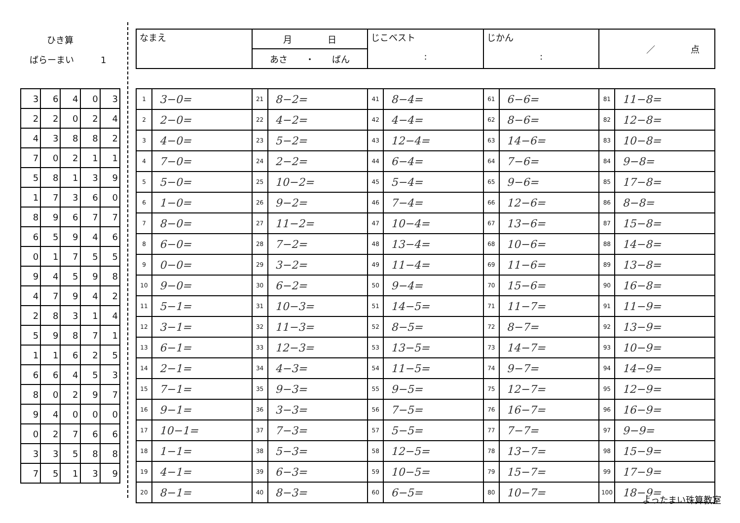ひき算
ばらーまい　　　1
| なまえ | 月 日 | じこベスト : | じかん : | ／ 点 |
| | あさ ・ ばん | | | |
| 3 | 6 | 4 | 0 | 3 |
| 2 | 2 | 0 | 2 | 4 |
| 4 | 3 | 8 | 8 | 2 |
| 7 | 0 | 2 | 1 | 1 |
| 5 | 8 | 1 | 3 | 9 |
| 1 | 7 | 3 | 6 | 0 |
| 8 | 9 | 6 | 7 | 7 |
| 6 | 5 | 9 | 4 | 6 |
| 0 | 1 | 7 | 5 | 5 |
| 9 | 4 | 5 | 9 | 8 |
| 4 | 7 | 9 | 4 | 2 |
| 2 | 8 | 3 | 1 | 4 |
| 5 | 9 | 8 | 7 | 1 |
| 1 | 1 | 6 | 2 | 5 |
| 6 | 6 | 4 | 5 | 3 |
| 8 | 0 | 2 | 9 | 7 |
| 9 | 4 | 0 | 0 | 0 |
| 0 | 2 | 7 | 6 | 6 |
| 3 | 3 | 5 | 8 | 8 |
| 7 | 5 | 1 | 3 | 9 |
| 1 | 3−0= | 21 | 8−2= | 41 | 8−4= | 61 | 6−6= | 81 | 11−8= |
| 2 | 2−0= | 22 | 4−2= | 42 | 4−4= | 62 | 8−6= | 82 | 12−8= |
| 3 | 4−0= | 23 | 5−2= | 43 | 12−4= | 63 | 14−6= | 83 | 10−8= |
| 4 | 7−0= | 24 | 2−2= | 44 | 6−4= | 64 | 7−6= | 84 | 9−8= |
| 5 | 5−0= | 25 | 10−2= | 45 | 5−4= | 65 | 9−6= | 85 | 17−8= |
| 6 | 1−0= | 26 | 9−2= | 46 | 7−4= | 66 | 12−6= | 86 | 8−8= |
| 7 | 8−0= | 27 | 11−2= | 47 | 10−4= | 67 | 13−6= | 87 | 15−8= |
| 8 | 6−0= | 28 | 7−2= | 48 | 13−4= | 68 | 10−6= | 88 | 14−8= |
| 9 | 0−0= | 29 | 3−2= | 49 | 11−4= | 69 | 11−6= | 89 | 13−8= |
| 10 | 9−0= | 30 | 6−2= | 50 | 9−4= | 70 | 15−6= | 90 | 16−8= |
| 11 | 5−1= | 31 | 10−3= | 51 | 14−5= | 71 | 11−7= | 91 | 11−9= |
| 12 | 3−1= | 32 | 11−3= | 52 | 8−5= | 72 | 8−7= | 92 | 13−9= |
| 13 | 6−1= | 33 | 12−3= | 53 | 13−5= | 73 | 14−7= | 93 | 10−9= |
| 14 | 2−1= | 34 | 4−3= | 54 | 11−5= | 74 | 9−7= | 94 | 14−9= |
| 15 | 7−1= | 35 | 9−3= | 55 | 9−5= | 75 | 12−7= | 95 | 12−9= |
| 16 | 9−1= | 36 | 3−3= | 56 | 7−5= | 76 | 16−7= | 96 | 16−9= |
| 17 | 10−1= | 37 | 7−3= | 57 | 5−5= | 77 | 7−7= | 97 | 9−9= |
| 18 | 1−1= | 38 | 5−3= | 58 | 12−5= | 78 | 13−7= | 98 | 15−9= |
| 19 | 4−1= | 39 | 6−3= | 59 | 10−5= | 79 | 15−7= | 99 | 17−9= |
| 20 | 8−1= | 40 | 8−3= | 60 | 6−5= | 80 | 10−7= | 100 | 18−9= |
よったまい珠算教室